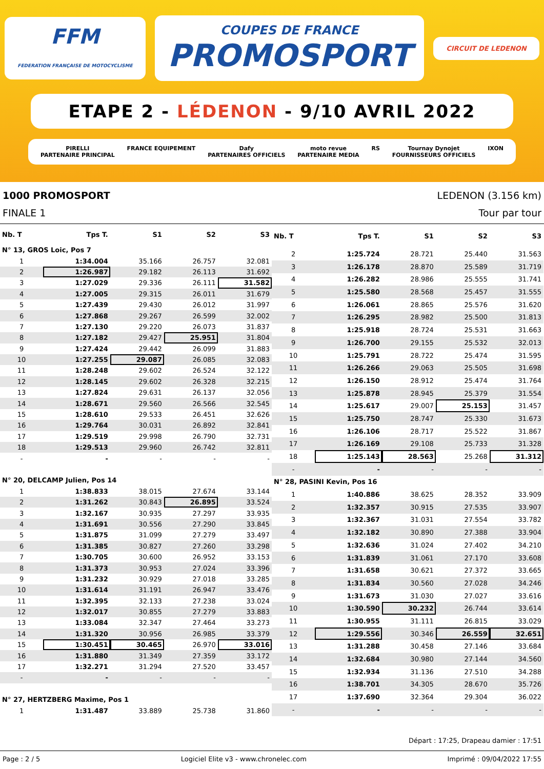FFM
FEDERATION FRANÇAISE DE MOTOCYCLISME
COUPES DE FRANCE
PROMOSPORT
CIRCUIT DE LEDENON
ETAPE 2 - LÉDENON - 9/10 AVRIL 2022
PIRELLI
PARTENAIRE PRINCIPAL FRANCE EQUIPEMENT Dafy
PARTENAIRES OFFICIELS moto revue
PARTENAIRE MEDIA RS Tournay Dynojet
FOURNISSEURS OFFICIELS IXON
1000 PROMOSPORT LEDENON (3.156 km)
FINALE 1 Tour par tour
| Nb. T | Tps T. | S1 | S2 | S3 |
| --- | --- | --- | --- | --- |
| N° 13, GROS Loic, Pos 7 | | | | |
| 1 | 1:34.004 | 35.166 | 26.757 | 32.081 |
| 2 | 1:26.987 | 29.182 | 26.113 | 31.692 |
| 3 | 1:27.029 | 29.336 | 26.111 | 31.582 |
| 4 | 1:27.005 | 29.315 | 26.011 | 31.679 |
| 5 | 1:27.439 | 29.430 | 26.012 | 31.997 |
| 6 | 1:27.868 | 29.267 | 26.599 | 32.002 |
| 7 | 1:27.130 | 29.220 | 26.073 | 31.837 |
| 8 | 1:27.182 | 29.427 | 25.951 | 31.804 |
| 9 | 1:27.424 | 29.442 | 26.099 | 31.883 |
| 10 | 1:27.255 | 29.087 | 26.085 | 32.083 |
| 11 | 1:28.248 | 29.602 | 26.524 | 32.122 |
| 12 | 1:28.145 | 29.602 | 26.328 | 32.215 |
| 13 | 1:27.824 | 29.631 | 26.137 | 32.056 |
| 14 | 1:28.671 | 29.560 | 26.566 | 32.545 |
| 15 | 1:28.610 | 29.533 | 26.451 | 32.626 |
| 16 | 1:29.764 | 30.031 | 26.892 | 32.841 |
| 17 | 1:29.519 | 29.998 | 26.790 | 32.731 |
| 18 | 1:29.513 | 29.960 | 26.742 | 32.811 |
| - | - | - | - | - |
| N° 20, DELCAMP Julien, Pos 14 | | | | |
| 1 | 1:38.833 | 38.015 | 27.674 | 33.144 |
| 2 | 1:31.262 | 30.843 | 26.895 | 33.524 |
| 3 | 1:32.167 | 30.935 | 27.297 | 33.935 |
| 4 | 1:31.691 | 30.556 | 27.290 | 33.845 |
| 5 | 1:31.875 | 31.099 | 27.279 | 33.497 |
| 6 | 1:31.385 | 30.827 | 27.260 | 33.298 |
| 7 | 1:30.705 | 30.600 | 26.952 | 33.153 |
| 8 | 1:31.373 | 30.953 | 27.024 | 33.396 |
| 9 | 1:31.232 | 30.929 | 27.018 | 33.285 |
| 10 | 1:31.614 | 31.191 | 26.947 | 33.476 |
| 11 | 1:32.395 | 32.133 | 27.238 | 33.024 |
| 12 | 1:32.017 | 30.855 | 27.279 | 33.883 |
| 13 | 1:33.084 | 32.347 | 27.464 | 33.273 |
| 14 | 1:31.320 | 30.956 | 26.985 | 33.379 |
| 15 | 1:30.451 | 30.465 | 26.970 | 33.016 |
| 16 | 1:31.880 | 31.349 | 27.359 | 33.172 |
| 17 | 1:32.271 | 31.294 | 27.520 | 33.457 |
| - | - | - | - | - |
| N° 27, HERTZBERG Maxime, Pos 1 | | | | |
| 1 | 1:31.487 | 33.889 | 25.738 | 31.860 |
| Nb. T | Tps T. | S1 | S2 | S3 |
| --- | --- | --- | --- | --- |
| 2 | 1:25.724 | 28.721 | 25.440 | 31.563 |
| 3 | 1:26.178 | 28.870 | 25.589 | 31.719 |
| 4 | 1:26.282 | 28.986 | 25.555 | 31.741 |
| 5 | 1:25.580 | 28.568 | 25.457 | 31.555 |
| 6 | 1:26.061 | 28.865 | 25.576 | 31.620 |
| 7 | 1:26.295 | 28.982 | 25.500 | 31.813 |
| 8 | 1:25.918 | 28.724 | 25.531 | 31.663 |
| 9 | 1:26.700 | 29.155 | 25.532 | 32.013 |
| 10 | 1:25.791 | 28.722 | 25.474 | 31.595 |
| 11 | 1:26.266 | 29.063 | 25.505 | 31.698 |
| 12 | 1:26.150 | 28.912 | 25.474 | 31.764 |
| 13 | 1:25.878 | 28.945 | 25.379 | 31.554 |
| 14 | 1:25.617 | 29.007 | 25.153 | 31.457 |
| 15 | 1:25.750 | 28.747 | 25.330 | 31.673 |
| 16 | 1:26.106 | 28.717 | 25.522 | 31.867 |
| 17 | 1:26.169 | 29.108 | 25.733 | 31.328 |
| 18 | 1:25.143 | 28.563 | 25.268 | 31.312 |
| - | - | - | - | - |
| N° 28, PASINI Kevin, Pos 16 | | | | |
| 1 | 1:40.886 | 38.625 | 28.352 | 33.909 |
| 2 | 1:32.357 | 30.915 | 27.535 | 33.907 |
| 3 | 1:32.367 | 31.031 | 27.554 | 33.782 |
| 4 | 1:32.182 | 30.890 | 27.388 | 33.904 |
| 5 | 1:32.636 | 31.024 | 27.402 | 34.210 |
| 6 | 1:31.839 | 31.061 | 27.170 | 33.608 |
| 7 | 1:31.658 | 30.621 | 27.372 | 33.665 |
| 8 | 1:31.834 | 30.560 | 27.028 | 34.246 |
| 9 | 1:31.673 | 31.030 | 27.027 | 33.616 |
| 10 | 1:30.590 | 30.232 | 26.744 | 33.614 |
| 11 | 1:30.955 | 31.111 | 26.815 | 33.029 |
| 12 | 1:29.556 | 30.346 | 26.559 | 32.651 |
| 13 | 1:31.288 | 30.458 | 27.146 | 33.684 |
| 14 | 1:32.684 | 30.980 | 27.144 | 34.560 |
| 15 | 1:32.934 | 31.136 | 27.510 | 34.288 |
| 16 | 1:38.701 | 34.305 | 28.670 | 35.726 |
| 17 | 1:37.690 | 32.364 | 29.304 | 36.022 |
| - | - | - | - | - |
Départ : 17:25, Drapeau damier : 17:51
Page : 2 / 5 Logiciel Elite v3 - www.chronelec.com Imprimé : 09/04/2022 17:55